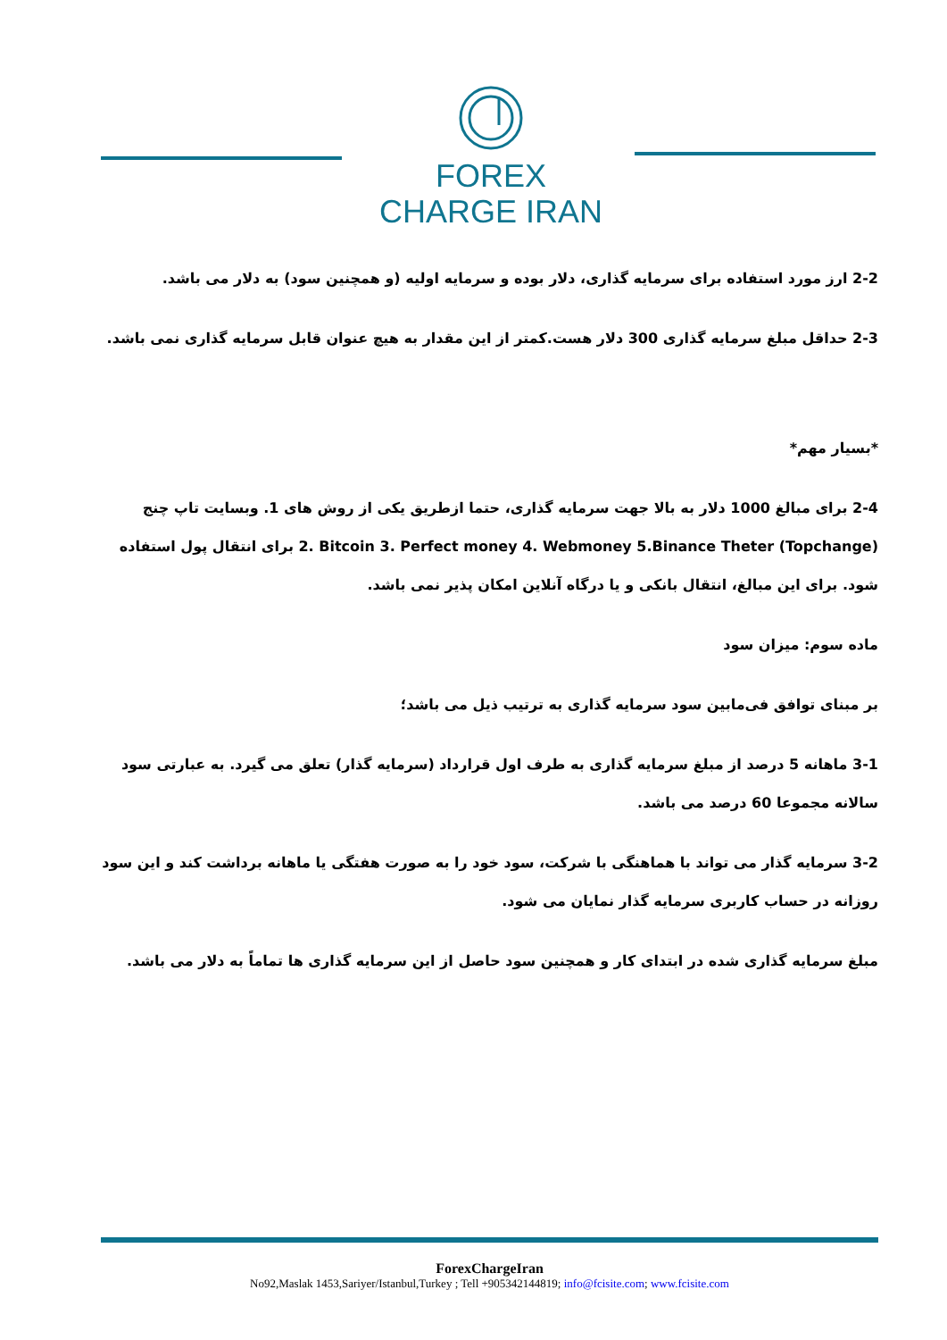FOREX
CHARGE IRAN
2-2 ارز مورد استفاده برای سرمایه گذاری، دلار بوده و سرمایه اولیه (و همچنین سود) به دلار می باشد.
2-3 حداقل مبلغ سرمایه گذاری 300 دلار هست.کمتر از این مقدار به هیچ عنوان قابل سرمایه گذاری نمی باشد.
*بسیار مهم*
2-4 برای مبالغ 1000 دلار به بالا جهت سرمایه گذاری، حتما ازطریق یکی از روش های 1. وبسایت تاپ چنج (Topchange) 2. Bitcoin 3. Perfect money 4. Webmoney 5.Binance Theter برای انتقال پول استفاده شود. برای این مبالغ، انتقال بانکی و یا درگاه آنلاین امکان پذیر نمی باشد.
ماده سوم: میزان سود
بر مبنای توافق فی‌مابین سود سرمایه گذاری به ترتیب ذیل می باشد؛
3-1 ماهانه 5 درصد از مبلغ سرمایه گذاری به طرف اول قرارداد (سرمایه گذار) تعلق می گیرد. به عبارتی سود سالانه مجموعا 60 درصد می باشد.
3-2 سرمایه گذار می تواند با هماهنگی با شرکت، سود خود را به صورت هفتگی یا ماهانه برداشت کند و این سود روزانه در حساب کاربری سرمایه گذار نمایان می شود.
مبلغ سرمایه گذاری شده در ابتدای کار و همچنین سود حاصل از این سرمایه گذاری ها تماماً به دلار می باشد.
ForexChargeIran
No92,Maslak 1453,Sariyer/Istanbul,Turkey ; Tell +905342144819; info@fcisite.com; www.fcisite.com